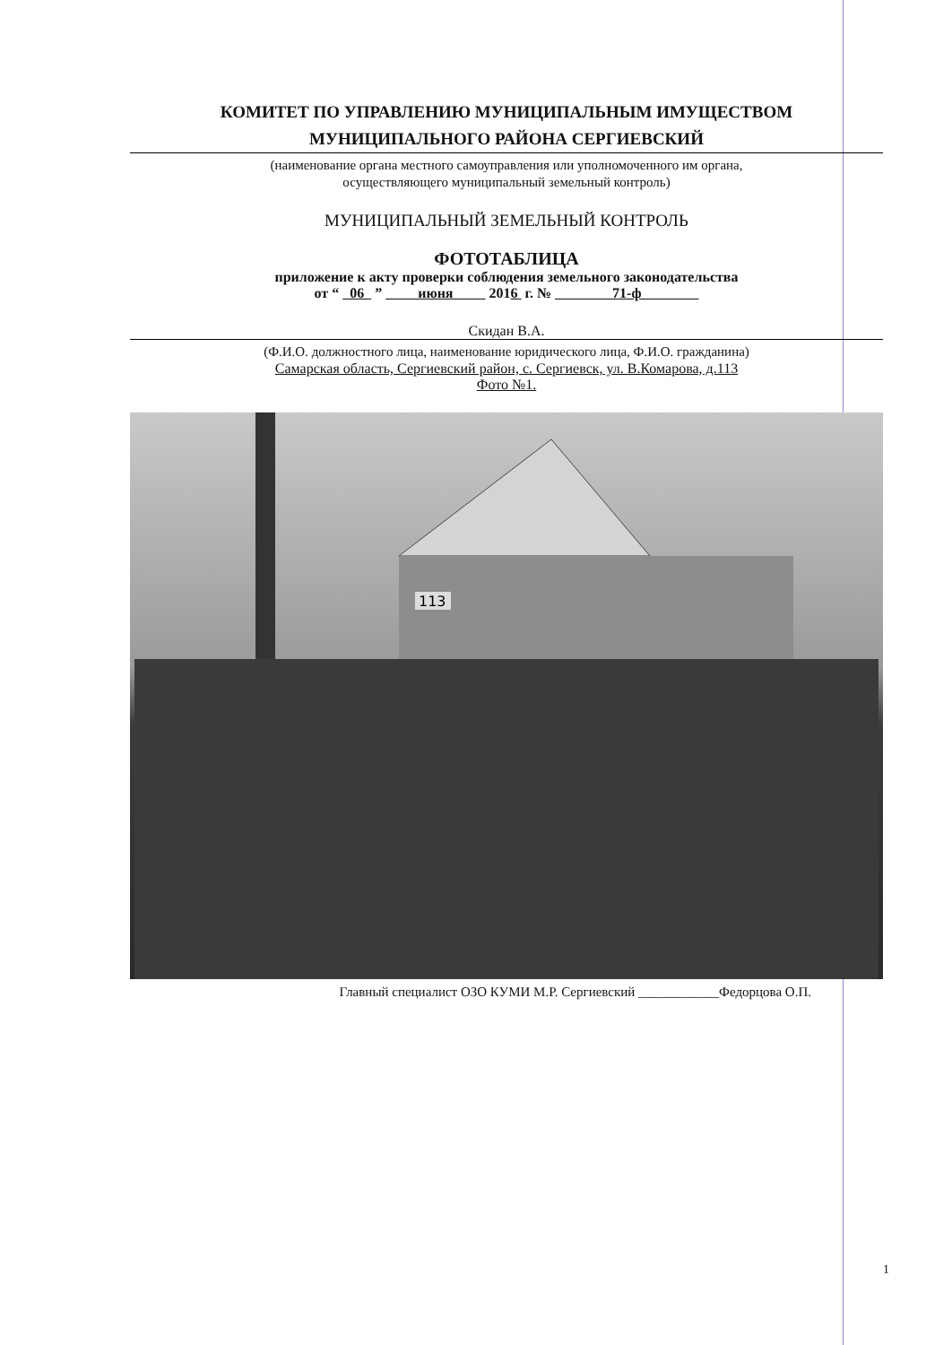КОМИТЕТ ПО УПРАВЛЕНИЮ МУНИЦИПАЛЬНЫМ ИМУЩЕСТВОМ
МУНИЦИПАЛЬНОГО РАЙОНА СЕРГИЕВСКИЙ
(наименование органа местного самоуправления или уполномоченного им органа,
осуществляющего муниципальный земельный контроль)
МУНИЦИПАЛЬНЫЙ ЗЕМЕЛЬНЫЙ КОНТРОЛЬ
ФОТОТАБЛИЦА
приложение к акту проверки соблюдения земельного законодательства
от “ 06 ” июня 2016 г. № 71-ф
Скидан В.А.
(Ф.И.О. должностного лица, наименование юридического лица, Ф.И.О. гражданина)
Самарская область, Сергиевский район, с. Сергиевск, ул. В.Комарова, д.113
Фото №1.
113
Главный специалист ОЗО КУМИ М.Р. Сергиевский ____________Федорцова О.П.
1